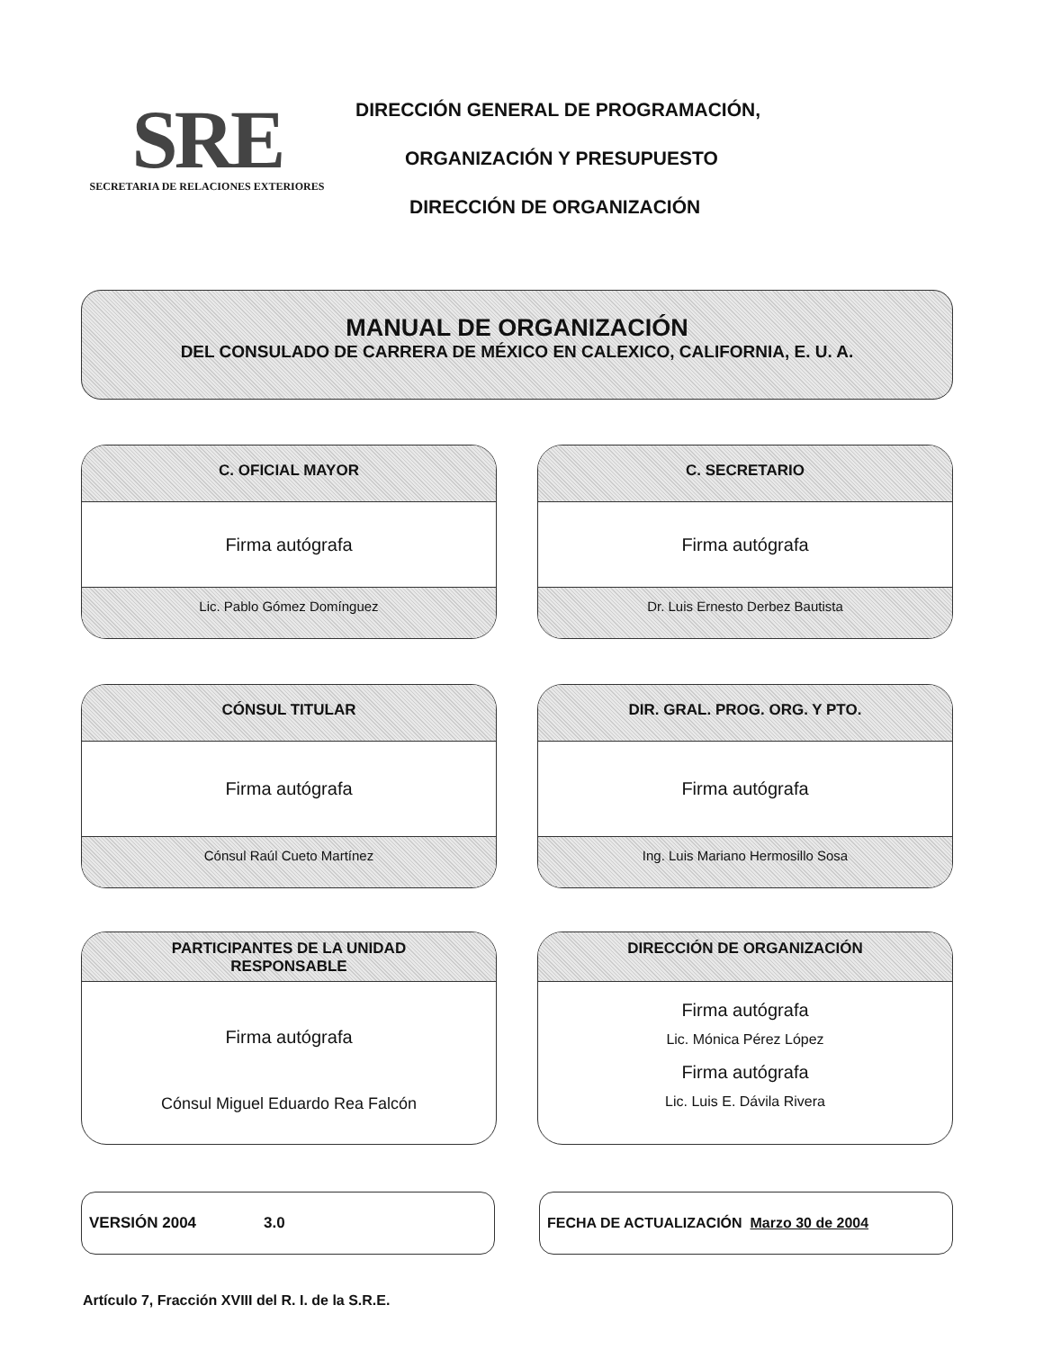SRE
SECRETARIA DE RELACIONES EXTERIORES
DIRECCIÓN GENERAL DE PROGRAMACIÓN,
ORGANIZACIÓN Y PRESUPUESTO
DIRECCIÓN DE ORGANIZACIÓN
MANUAL DE ORGANIZACIÓN
DEL CONSULADO DE CARRERA DE MÉXICO EN CALEXICO, CALIFORNIA, E. U. A.
C. OFICIAL MAYOR
Firma autógrafa
Lic. Pablo Gómez Domínguez
C. SECRETARIO
Firma autógrafa
Dr. Luis Ernesto Derbez Bautista
CÓNSUL TITULAR
Firma autógrafa
Cónsul Raúl Cueto Martínez
DIR. GRAL. PROG. ORG. Y PTO.
Firma autógrafa
Ing. Luis Mariano Hermosillo Sosa
PARTICIPANTES DE LA UNIDAD
RESPONSABLE
Firma autógrafa
Cónsul Miguel Eduardo Rea Falcón
DIRECCIÓN DE ORGANIZACIÓN
Firma autógrafa
Lic. Mónica Pérez López
Firma autógrafa
Lic. Luis E. Dávila Rivera
VERSIÓN 2004 3.0 FECHA DE ACTUALIZACIÓN Marzo 30 de 2004
Artículo 7, Fracción XVIII del R. I. de la S.R.E.